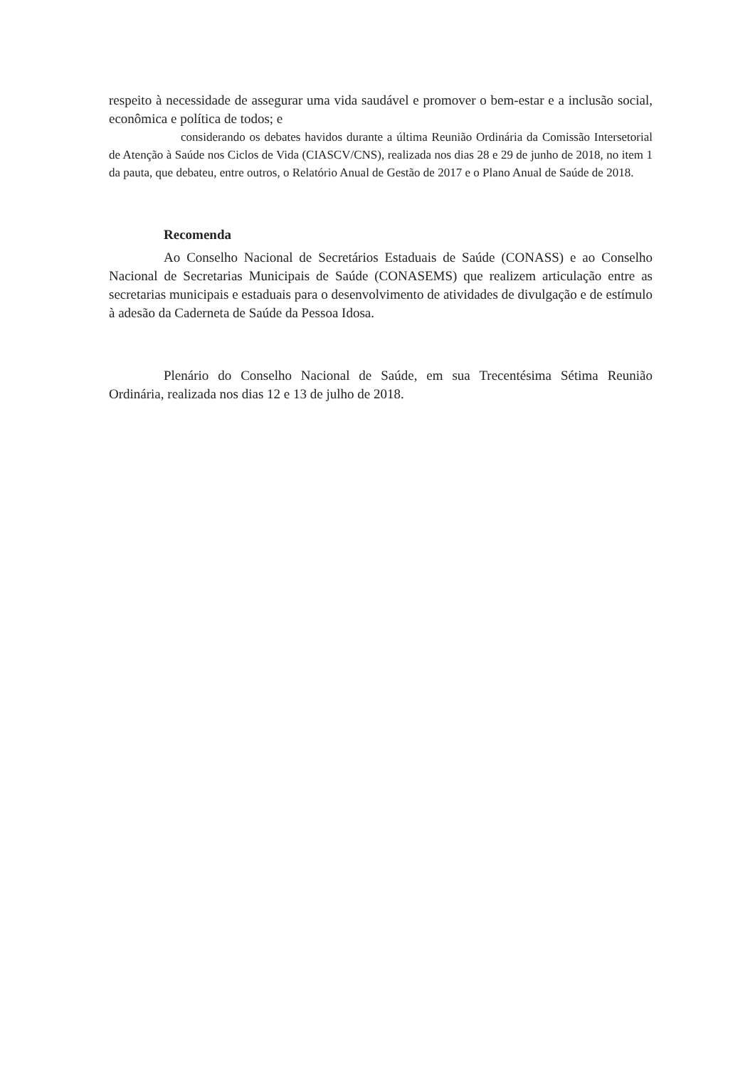respeito à necessidade de assegurar uma vida saudável e promover o bem-estar e a inclusão social, econômica e política de todos; e
considerando os debates havidos durante a última Reunião Ordinária da Comissão Intersetorial de Atenção à Saúde nos Ciclos de Vida (CIASCV/CNS), realizada nos dias 28 e 29 de junho de 2018, no item 1 da pauta, que debateu, entre outros, o Relatório Anual de Gestão de 2017 e o Plano Anual de Saúde de 2018.
Recomenda
Ao Conselho Nacional de Secretários Estaduais de Saúde (CONASS) e ao Conselho Nacional de Secretarias Municipais de Saúde (CONASEMS) que realizem articulação entre as secretarias municipais e estaduais para o desenvolvimento de atividades de divulgação e de estímulo à adesão da Caderneta de Saúde da Pessoa Idosa.
Plenário do Conselho Nacional de Saúde, em sua Trecentésima Sétima Reunião Ordinária, realizada nos dias 12 e 13 de julho de 2018.